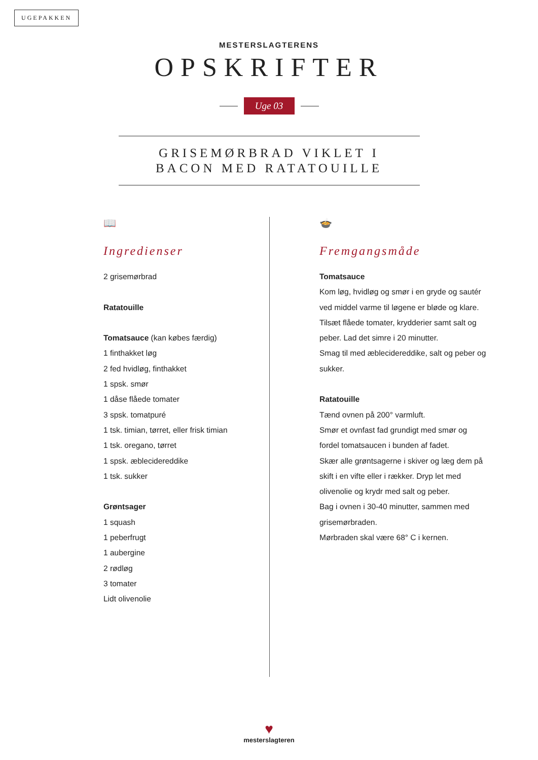UGEPAKKEN
MESTERSLAGTERENS
OPSKRIFTER
Uge 03
GRISEMØRBRAD VIKLET I
BACON MED RATATOUILLE
📖
Ingredienser
2 grisemørbrad
Ratatouille
Tomatsauce (kan købes færdig)
1 finthakket løg
2 fed hvidløg, finthakket
1 spsk. smør
1 dåse flåede tomater
3 spsk. tomatpuré
1 tsk. timian, tørret, eller frisk timian
1 tsk. oregano, tørret
1 spsk. æblecidereddike
1 tsk. sukker
Grøntsager
1 squash
1 peberfrugt
1 aubergine
2 rødløg
3 tomater
Lidt olivenolie
🍲
Fremgangsmåde
Tomatsauce
Kom løg, hvidløg og smør i en gryde og sautér ved middel varme til løgene er bløde og klare. Tilsæt flåede tomater, krydderier samt salt og peber. Lad det simre i 20 minutter.
Smag til med æblecidereddike, salt og peber og sukker.
Ratatouille
Tænd ovnen på 200° varmluft.
Smør et ovnfast fad grundigt med smør og fordel tomatsaucen i bunden af fadet.
Skær alle grøntsagerne i skiver og læg dem på skift i en vifte eller i rækker. Dryp let med olivenolie og krydr med salt og peber.
Bag i ovnen i 30-40 minutter, sammen med grisemørbraden.
Mørbraden skal være 68° C i kernen.
♥
mesterslagteren